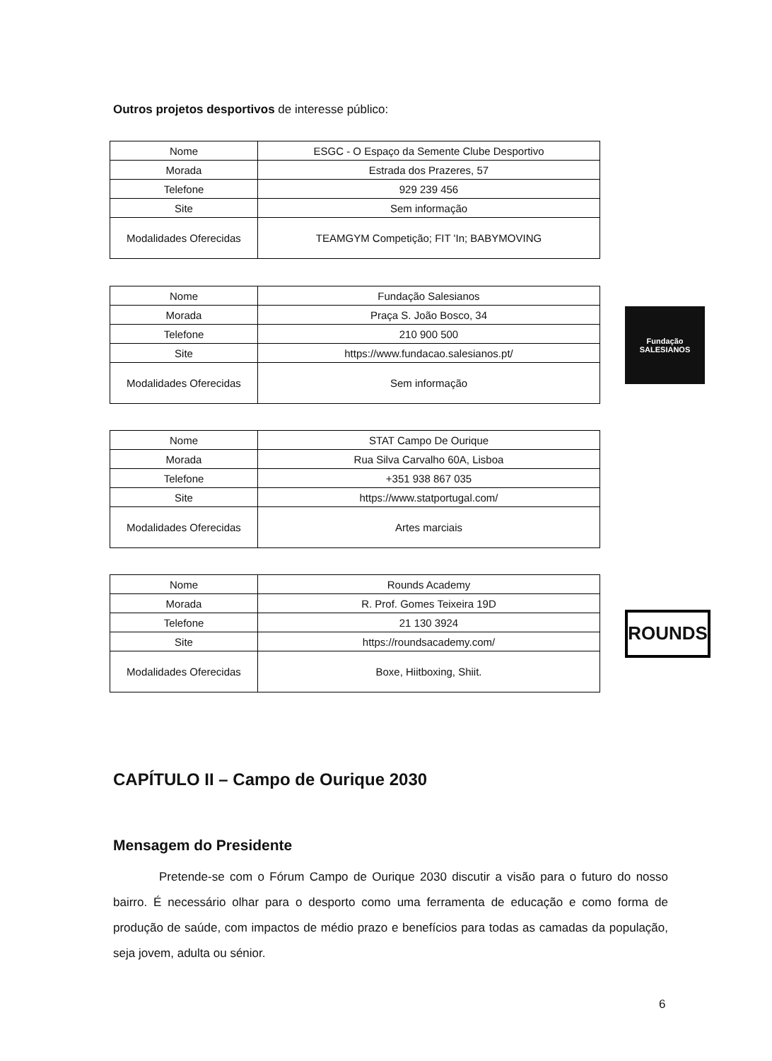Outros projetos desportivos de interesse público:
| Nome | ESGC - O Espaço da Semente Clube Desportivo |
| Morada | Estrada dos Prazeres, 57 |
| Telefone | 929 239 456 |
| Site | Sem informação |
| Modalidades Oferecidas | TEAMGYM Competição; FIT 'In; BABYMOVING |
| Nome | Fundação Salesianos |
| Morada | Praça S. João Bosco, 34 |
| Telefone | 210 900 500 |
| Site | https://www.fundacao.salesianos.pt/ |
| Modalidades Oferecidas | Sem informação |
Fundação
SALESIANOS
| Nome | STAT Campo De Ourique |
| Morada | Rua Silva Carvalho 60A, Lisboa |
| Telefone | +351 938 867 035 |
| Site | https://www.statportugal.com/ |
| Modalidades Oferecidas | Artes marciais |
| Nome | Rounds Academy |
| Morada | R. Prof. Gomes Teixeira 19D |
| Telefone | 21 130 3924 |
| Site | https://roundsacademy.com/ |
| Modalidades Oferecidas | Boxe, Hiitboxing, Shiit. |
ROUNDS
CAPÍTULO II – Campo de Ourique 2030
Mensagem do Presidente
Pretende-se com o Fórum Campo de Ourique 2030 discutir a visão para o futuro do nosso bairro. É necessário olhar para o desporto como uma ferramenta de educação e como forma de produção de saúde, com impactos de médio prazo e benefícios para todas as camadas da população, seja jovem, adulta ou sénior.
6